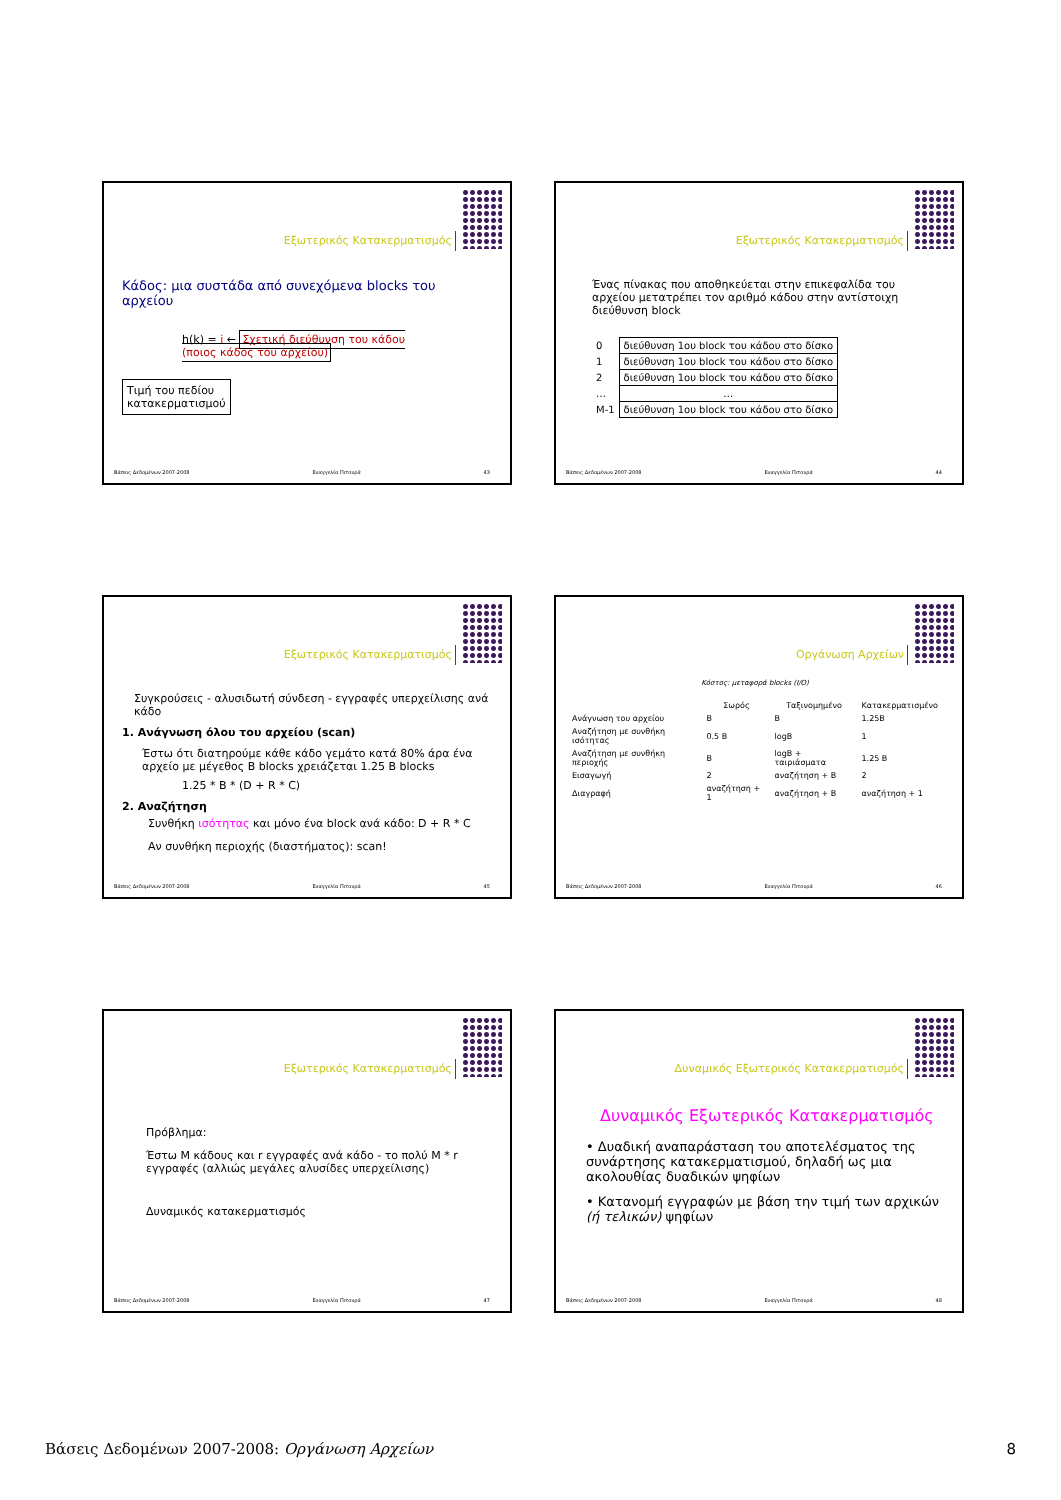Εξωτερικός Κατακερματισμός
Κάδος: μια συστάδα από συνεχόμενα blocks του αρχείου
h(k) = i ← Σχετική διεύθυνση του κάδου (ποιος κάδος του αρχείου)
Τιμή του πεδίου
κατακερματισμού
Βάσεις Δεδομένων 2007-2008 Ευαγγελία Πιτουρά 43
Εξωτερικός Κατακερματισμός
Ένας πίνακας που αποθηκεύεται στην επικεφαλίδα του αρχείου μετατρέπει τον αριθμό κάδου στην αντίστοιχη διεύθυνση block
| 0 | διεύθυνση 1ου block του κάδου στο δίσκο |
| 1 | διεύθυνση 1ου block του κάδου στο δίσκο |
| 2 | διεύθυνση 1ου block του κάδου στο δίσκο |
| … | … |
| M-1 | διεύθυνση 1ου block του κάδου στο δίσκο |
Βάσεις Δεδομένων 2007-2008 Ευαγγελία Πιτουρά 44
Εξωτερικός Κατακερματισμός
Συγκρούσεις - αλυσιδωτή σύνδεση - εγγραφές υπερχείλισης ανά κάδο
1. Ανάγνωση όλου του αρχείου (scan)
Έστω ότι διατηρούμε κάθε κάδο γεμάτο κατά 80% άρα ένα αρχείο με μέγεθος B blocks χρειάζεται 1.25 B blocks
1.25 * B * (D + R * C)
2. Αναζήτηση
Συνθήκη ισότητας και μόνο ένα block ανά κάδο: D + R * C
Αν συνθήκη περιοχής (διαστήματος): scan!
Βάσεις Δεδομένων 2007-2008 Ευαγγελία Πιτουρά 45
Οργάνωση Αρχείων
Κόστος: μεταφορά blocks (I/O)
| | Σωρός | Ταξινομημένο | Κατακερματισμένο |
| --- | --- | --- | --- |
| Ανάγνωση του αρχείου | B | B | 1.25B |
| Αναζήτηση με συνθήκη ισότητας | 0.5 B | logB | 1 |
| Αναζήτηση με συνθήκη περιοχής | B | logB + ταιριάσματα | 1.25 B |
| Εισαγωγή | 2 | αναζήτηση + B | 2 |
| Διαγραφή | αναζήτηση + 1 | αναζήτηση + B | αναζήτηση + 1 |
Βάσεις Δεδομένων 2007-2008 Ευαγγελία Πιτουρά 46
Εξωτερικός Κατακερματισμός
Πρόβλημα:
Έστω M κάδους και r εγγραφές ανά κάδο - το πολύ M * r εγγραφές (αλλιώς μεγάλες αλυσίδες υπερχείλισης)
Δυναμικός κατακερματισμός
Βάσεις Δεδομένων 2007-2008 Ευαγγελία Πιτουρά 47
Δυναμικός Εξωτερικός Κατακερματισμός
Δυναμικός Εξωτερικός Κατακερματισμός
• Δυαδική αναπαράσταση του αποτελέσματος της συνάρτησης κατακερματισμού, δηλαδή ως μια ακολουθίας δυαδικών ψηφίων
• Κατανομή εγγραφών με βάση την τιμή των αρχικών (ή τελικών) ψηφίων
Βάσεις Δεδομένων 2007-2008 Ευαγγελία Πιτουρά 48
Βάσεις Δεδομένων 2007-2008: Οργάνωση Αρχείων 8